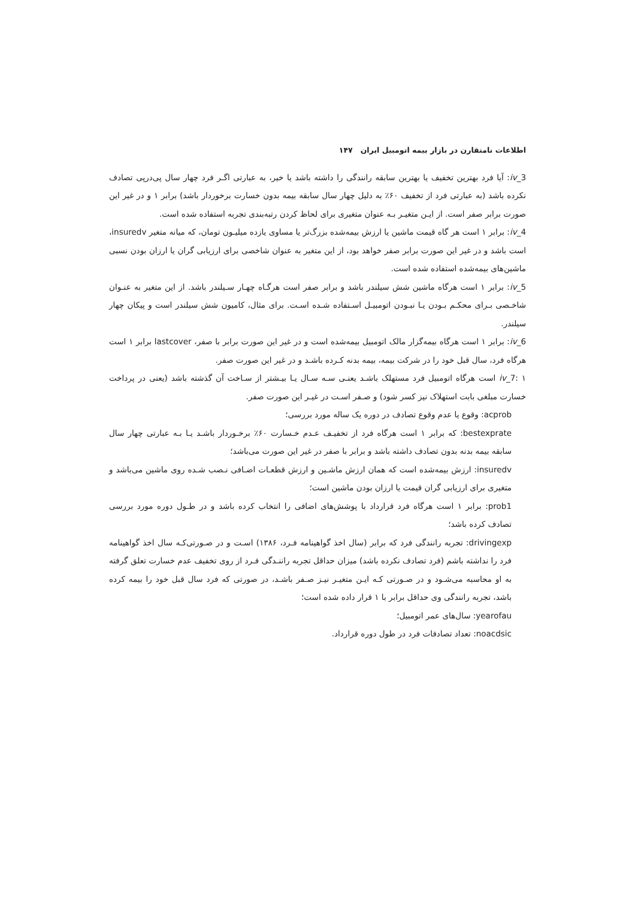اطلاعات نامتقارن در بازار بیمه اتومبیل ایران ۱۴۷
iv_3: آیا فرد بهترین تخفیف یا بهترین سابقه رانندگی را داشته باشد یا خیر، به عبارتی اگـر فرد چهار سال پی‌درپی تصادف نکرده باشد (به عبارتی فرد از تخفیف ۶۰٪ به دلیل چهار سال سابقه بیمه بدون خسارت برخوردار باشد) برابر ۱ و در غیر این صورت برابر صفر است. از ایـن متغیـر بـه عنوان متغیری برای لحاظ کردن رتبه‌بندی تجربه استفاده شده است.
iv_4: برابر ۱ است هر گاه قیمت ماشین یا ارزش بیمه‌شده بزرگ‌تر یا مساوی یازده میلیـون تومان، که میانه متغیر insuredv، است باشد و در غیر این صورت برابر صفر خواهد بود، از این متغیر به عنوان شاخصی برای ارزیابی گران یا ارزان بودن نسبی ماشین‌های بیمه‌شده استفاده شده است.
iv_5: برابر ۱ است هرگاه ماشین شش سیلندر باشد و برابر صفر است هرگـاه چهـار سـیلندر باشد. از این متغیر به عنـوان شاخـصی بـرای محکـم بـودن یـا نبـودن اتومبیـل اسـتفاده شـده اسـت. برای مثال، کامیون شش سیلندر است و پیکان چهار سیلندر.
iv_6: برابر ۱ است هرگاه بیمه‌گزار مالک اتومبیل بیمه‌شده است و در غیر این صورت برابر با صفر، lastcover برابر ۱ است هرگاه فرد، سال قبل خود را در شرکت بیمه، بیمه بدنه کـرده باشـد و در غیر این صورت صفر.
iv_7: ۱ است هرگاه اتومبیل فرد مستهلک باشـد یعنـی سـه سـال یـا بیـشتر از سـاخت آن گذشته باشد (یعنی در پرداخت خسارت مبلغی بابت استهلاک نیز کسر شود) و صـفر اسـت در غیـر این صورت صفر.
acprob: وقوع یا عدم وقوع تصادف در دوره یک ساله مورد بررسی؛
bestexprate: که برابر ۱ است هرگاه فرد از تخفیـف عـدم خـسارت ۶۰٪ برخـوردار باشـد یـا بـه عبارتی چهار سال سابقه بیمه بدنه بدون تصادف داشته باشد و برابر با صفر در غیر این صورت می‌باشد؛
insuredv: ارزش بیمه‌شده است که همان ارزش ماشـین و ارزش قطعـات اضـافی نـصب شـده روی ماشین می‌باشد و متغیری برای ارزیابی گران قیمت یا ارزان بودن ماشین است؛
prob1: برابر ۱ است هرگاه فرد قرارداد با پوشش‌های اضافی را انتخاب کرده باشد و در طـول دوره مورد بررسی تصادف کرده باشد؛
drivingexp: تجربه رانندگی فرد که برابر (سال اخذ گواهینامه فـرد، ۱۳۸۶) اسـت و در صـورتی‌کـه سال اخذ گواهینامه فرد را نداشته باشم (فرد تصادف نکرده باشد) میزان حداقل تجربه راننـدگی فـرد از روی تخفیف عدم خسارت تعلق گرفته به او محاسبه می‌شـود و در صـورتی کـه ایـن متغیـر نیـز صـفر باشـد، در صورتی که فرد سال قبل خود را بیمه کرده باشد، تجربه رانندگی وی حداقل برابر با ۱ قرار داده شده است؛
yearofau: سال‌های عمر اتومبیل؛
noacdsic: تعداد تصادفات فرد در طول دوره قرارداد.